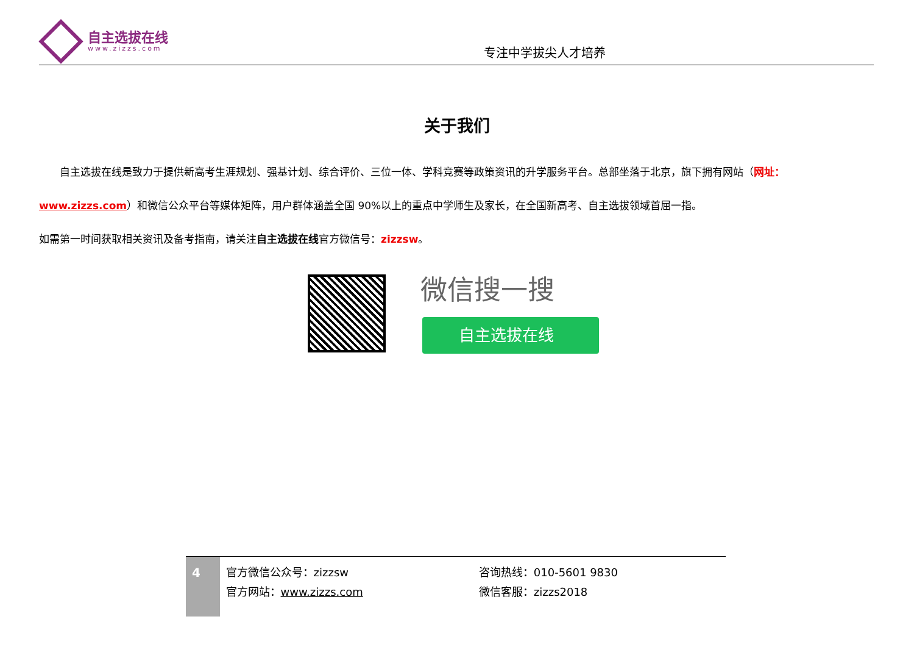自主选拔在线
www.zizzs.com
专注中学拔尖人才培养
关于我们
自主选拔在线是致力于提供新高考生涯规划、强基计划、综合评价、三位一体、学科竞赛等政策资讯的升学服务平台。总部坐落于北京，旗下拥有网站（网址：
www.zizzs.com）和微信公众平台等媒体矩阵，用户群体涵盖全国 90%以上的重点中学师生及家长，在全国新高考、自主选拔领域首屈一指。
如需第一时间获取相关资讯及备考指南，请关注自主选拔在线官方微信号：zizzsw。
微信搜一搜
自主选拔在线
4
官方微信公众号：zizzsw
官方网站：www.zizzs.com
咨询热线：010-5601 9830
微信客服：zizzs2018